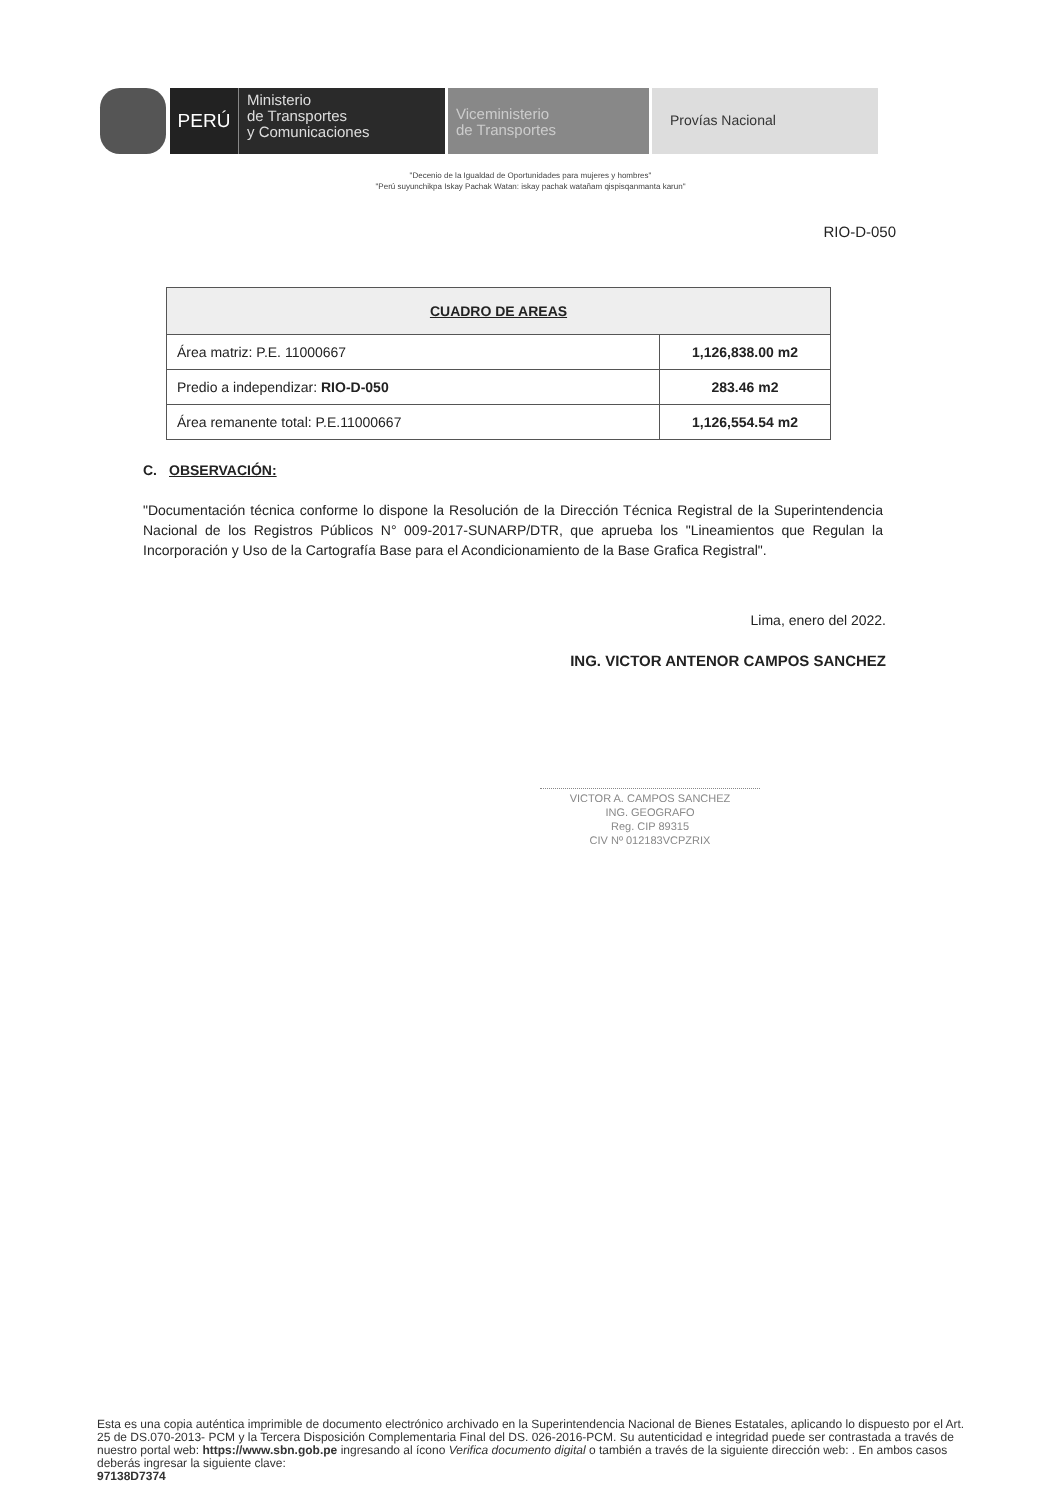PERÚ
Ministerio
de Transportes
y Comunicaciones
Viceministerio
de Transportes
Provías Nacional
"Decenio de la Igualdad de Oportunidades para mujeres y hombres"
"Perú suyunchikpa Iskay Pachak Watan: iskay pachak watañam qispisqanmanta karun"
RIO-D-050
| CUADRO DE AREAS | |
| --- | --- |
| Área matriz: P.E. 11000667 | 1,126,838.00 m2 |
| Predio a independizar: RIO-D-050 | 283.46 m2 |
| Área remanente total: P.E.11000667 | 1,126,554.54 m2 |
C. OBSERVACIÓN:
"Documentación técnica conforme lo dispone la Resolución de la Dirección Técnica Registral de la Superintendencia Nacional de los Registros Públicos N° 009-2017-SUNARP/DTR, que aprueba los "Lineamientos que Regulan la Incorporación y Uso de la Cartografía Base para el Acondicionamiento de la Base Grafica Registral".
Lima, enero del 2022.
ING. VICTOR ANTENOR CAMPOS SANCHEZ
VICTOR A. CAMPOS SANCHEZ
ING. GEOGRAFO
Reg. CIP 89315
CIV Nº 012183VCPZRIX
Esta es una copia auténtica imprimible de documento electrónico archivado en la Superintendencia Nacional de Bienes Estatales, aplicando lo dispuesto por el Art. 25 de DS.070-2013- PCM y la Tercera Disposición Complementaria Final del DS. 026-2016-PCM. Su autenticidad e integridad puede ser contrastada a través de nuestro portal web: https://www.sbn.gob.pe ingresando al ícono Verifica documento digital o también a través de la siguiente dirección web: . En ambos casos deberás ingresar la siguiente clave:
97138D7374